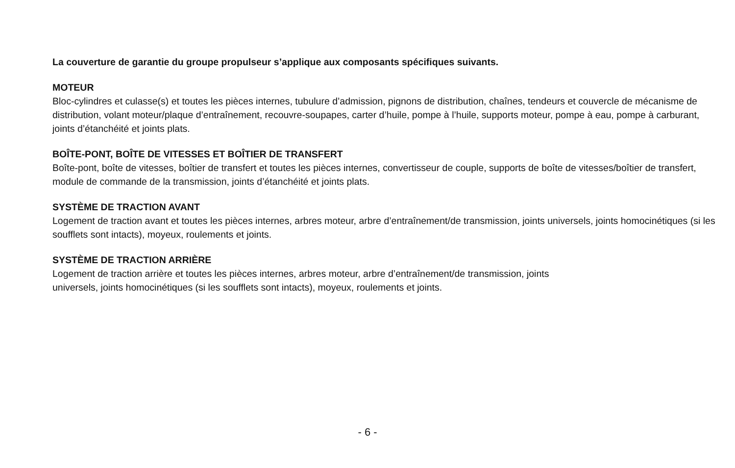La couverture de garantie du groupe propulseur s’applique aux composants spécifiques suivants.
MOTEUR
Bloc-cylindres et culasse(s) et toutes les pièces internes, tubulure d’admission, pignons de distribution, chaînes, tendeurs et couvercle de mécanisme de distribution, volant moteur/plaque d’entraînement, recouvre-soupapes, carter d’huile, pompe à l’huile, supports moteur, pompe à eau, pompe à carburant, joints d’étanchéité et joints plats.
BOÎTE-PONT, BOÎTE DE VITESSES ET BOÎTIER DE TRANSFERT
Boîte-pont, boîte de vitesses, boîtier de transfert et toutes les pièces internes, convertisseur de couple, supports de boîte de vitesses/boîtier de transfert, module de commande de la transmission, joints d’étanchéité et joints plats.
SYSTÈME DE TRACTION AVANT
Logement de traction avant et toutes les pièces internes, arbres moteur, arbre d’entraînement/de transmission, joints universels, joints homocinétiques (si les soufflets sont intacts), moyeux, roulements et joints.
SYSTÈME DE TRACTION ARRIÈRE
Logement de traction arrière et toutes les pièces internes, arbres moteur, arbre d’entraînement/de transmission, joints
universels, joints homocinétiques (si les soufflets sont intacts), moyeux, roulements et joints.
- 6 -